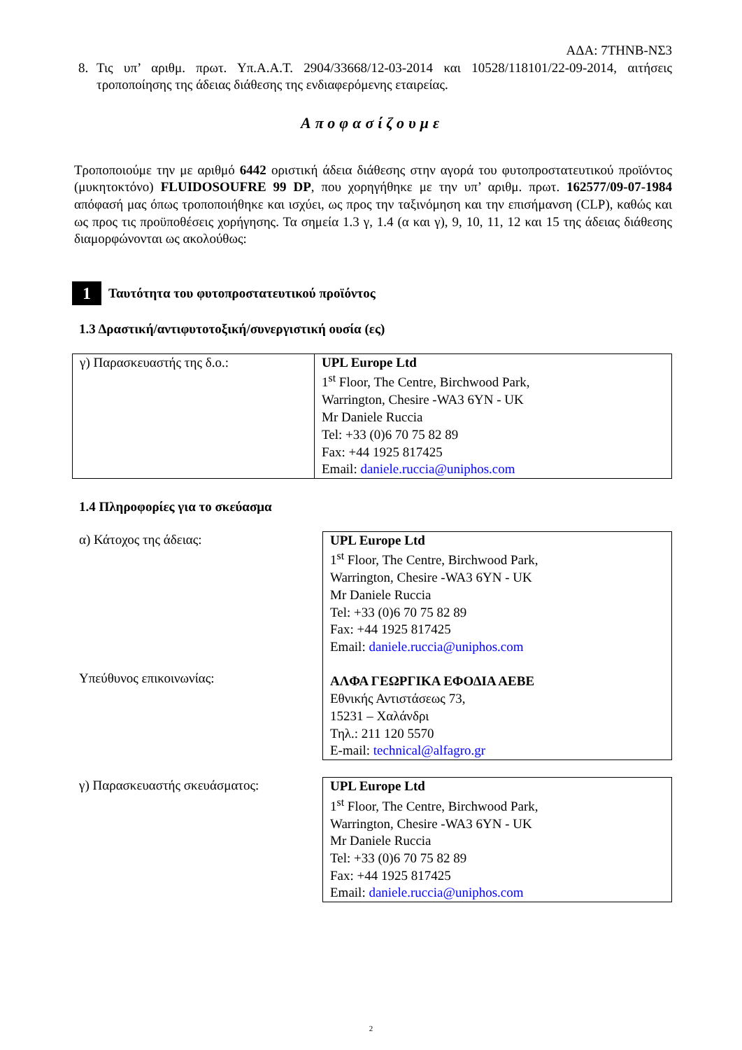ΑΔΑ: 7ΤΗΝΒ-ΝΣ3
8. Τις υπ’ αριθμ. πρωτ. Υπ.Α.Α.Τ. 2904/33668/12-03-2014 και 10528/118101/22-09-2014, αιτήσεις τροποποίησης της άδειας διάθεσης της ενδιαφερόμενης εταιρείας.
Αποφασίζουμε
Τροποποιούμε την με αριθμό 6442 οριστική άδεια διάθεσης στην αγορά του φυτοπροστατευτικού προϊόντος (μυκητοκτόνο) FLUIDOSOUFRE 99 DP, που χορηγήθηκε με την υπ’ αριθμ. πρωτ. 162577/09-07-1984 απόφασή μας όπως τροποποιήθηκε και ισχύει, ως προς την ταξινόμηση και την επισήμανση (CLP), καθώς και ως προς τις προϋποθέσεις χορήγησης. Τα σημεία 1.3 γ, 1.4 (α και γ), 9, 10, 11, 12 και 15 της άδειας διάθεσης διαμορφώνονται ως ακολούθως:
1 Ταυτότητα του φυτοπροστατευτικού προϊόντος
1.3 Δραστική/αντιφυτοτοξική/συνεργιστική ουσία (ες)
| γ) Παρασκευαστής της δ.ο.: | UPL Europe Ltd 1<sup>st</sup> Floor, The Centre, Birchwood Park, Warrington, Chesire -WA3 6YN - UK Mr Daniele Ruccia Tel: +33 (0)6 70 75 82 89 Fax: +44 1925 817425 Email: daniele.ruccia@uniphos.com |
1.4 Πληροφορίες για το σκεύασμα
| α) Κάτοχος της άδειας: Υπεύθυνος επικοινωνίας: | UPL Europe Ltd 1<sup>st</sup> Floor, The Centre, Birchwood Park, Warrington, Chesire -WA3 6YN - UK Mr Daniele Ruccia Tel: +33 (0)6 70 75 82 89 Fax: +44 1925 817425 Email: daniele.ruccia@uniphos.com ΑΛΦΑ ΓΕΩΡΓΙΚΑ ΕΦΟΔΙΑ ΑΕΒΕ Εθνικής Αντιστάσεως 73, 15231 – Χαλάνδρι Τηλ.: 211 120 5570 E-mail: technical@alfagro.gr |
| γ) Παρασκευαστής σκευάσματος: | UPL Europe Ltd 1<sup>st</sup> Floor, The Centre, Birchwood Park, Warrington, Chesire -WA3 6YN - UK Mr Daniele Ruccia Tel: +33 (0)6 70 75 82 89 Fax: +44 1925 817425 Email: daniele.ruccia@uniphos.com |
2